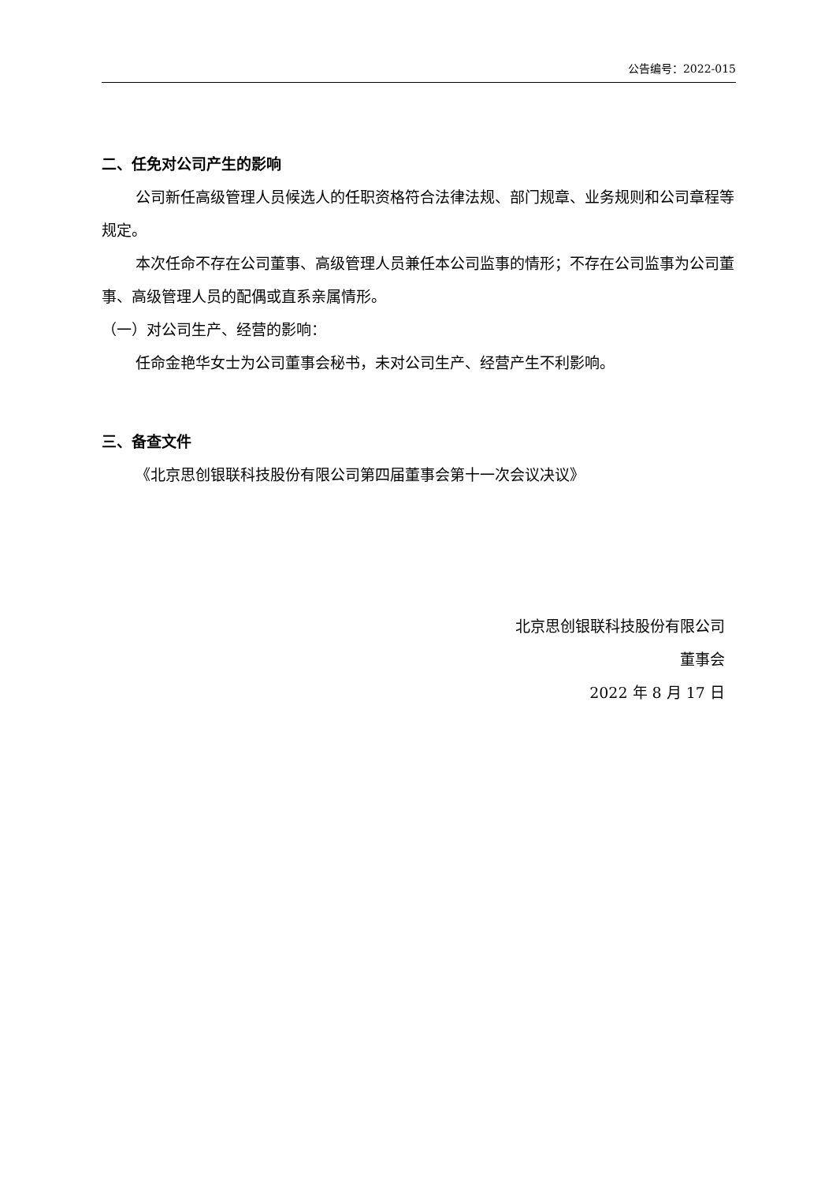公告编号：2022-015
二、任免对公司产生的影响
公司新任高级管理人员候选人的任职资格符合法律法规、部门规章、业务规则和公司章程等规定。
本次任命不存在公司董事、高级管理人员兼任本公司监事的情形；不存在公司监事为公司董事、高级管理人员的配偶或直系亲属情形。
（一）对公司生产、经营的影响：
任命金艳华女士为公司董事会秘书，未对公司生产、经营产生不利影响。
三、备查文件
《北京思创银联科技股份有限公司第四届董事会第十一次会议决议》
北京思创银联科技股份有限公司
董事会
2022 年 8 月 17 日